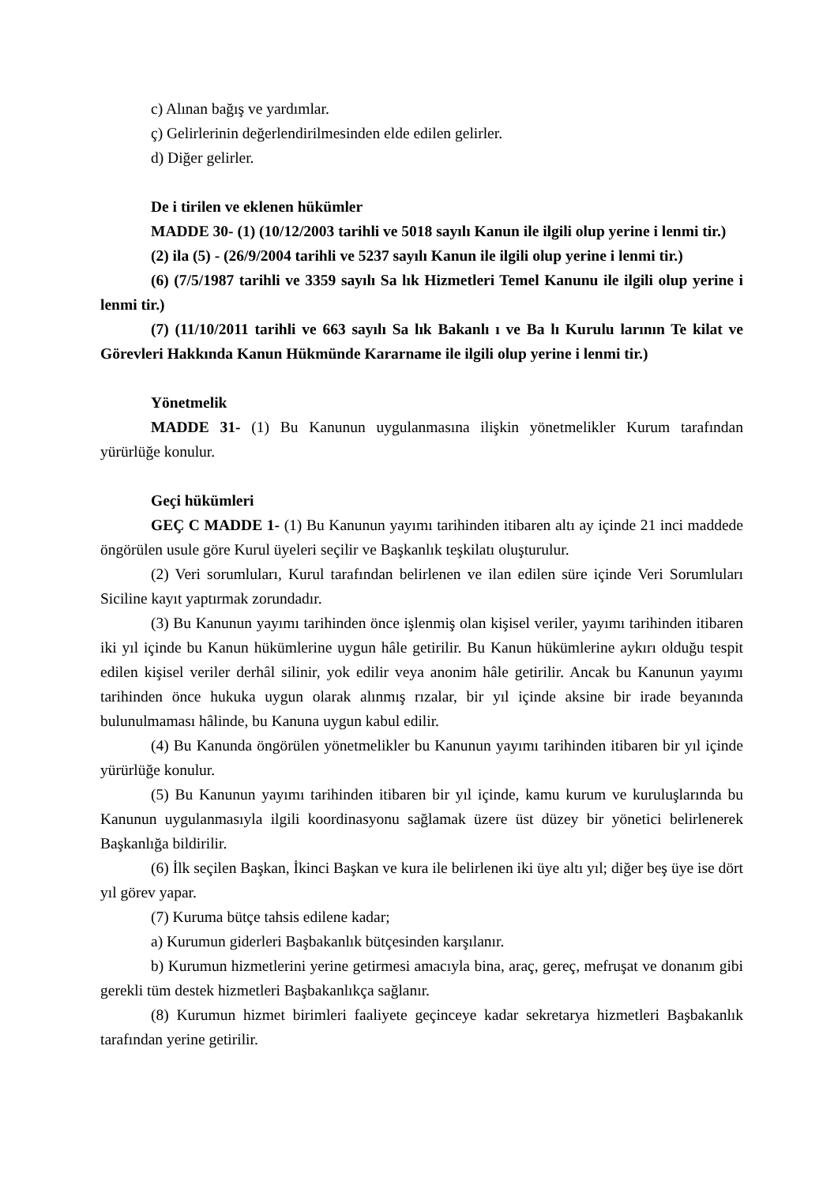c) Alınan bağış ve yardımlar.
ç) Gelirlerinin değerlendirilmesinden elde edilen gelirler.
d) Diğer gelirler.
De i tirilen ve eklenen hükümler
MADDE 30- (1) (10/12/2003 tarihli ve 5018 sayılı Kanun ile ilgili olup yerine i lenmi tir.)
(2) ila (5) - (26/9/2004 tarihli ve 5237 sayılı Kanun ile ilgili olup yerine i lenmi tir.)
(6) (7/5/1987 tarihli ve 3359 sayılı Sa lık Hizmetleri Temel Kanunu ile ilgili olup yerine i lenmi tir.)
(7) (11/10/2011 tarihli ve 663 sayılı Sa lık Bakanlı ı ve Ba lı Kurulu larının Te kilat ve Görevleri Hakkında Kanun Hükmünde Kararname ile ilgili olup yerine i lenmi tir.)
Yönetmelik
MADDE 31- (1) Bu Kanunun uygulanmasına ilişkin yönetmelikler Kurum tarafından yürürlüğe konulur.
Geçi hükümleri
GEÇ C MADDE 1- (1) Bu Kanunun yayımı tarihinden itibaren altı ay içinde 21 inci maddede öngörülen usule göre Kurul üyeleri seçilir ve Başkanlık teşkilatı oluşturulur.
(2) Veri sorumluları, Kurul tarafından belirlenen ve ilan edilen süre içinde Veri Sorumluları Siciline kayıt yaptırmak zorundadır.
(3) Bu Kanunun yayımı tarihinden önce işlenmiş olan kişisel veriler, yayımı tarihinden itibaren iki yıl içinde bu Kanun hükümlerine uygun hâle getirilir. Bu Kanun hükümlerine aykırı olduğu tespit edilen kişisel veriler derhâl silinir, yok edilir veya anonim hâle getirilir. Ancak bu Kanunun yayımı tarihinden önce hukuka uygun olarak alınmış rızalar, bir yıl içinde aksine bir irade beyanında bulunulmaması hâlinde, bu Kanuna uygun kabul edilir.
(4) Bu Kanunda öngörülen yönetmelikler bu Kanunun yayımı tarihinden itibaren bir yıl içinde yürürlüğe konulur.
(5) Bu Kanunun yayımı tarihinden itibaren bir yıl içinde, kamu kurum ve kuruluşlarında bu Kanunun uygulanmasıyla ilgili koordinasyonu sağlamak üzere üst düzey bir yönetici belirlenerek Başkanlığa bildirilir.
(6) İlk seçilen Başkan, İkinci Başkan ve kura ile belirlenen iki üye altı yıl; diğer beş üye ise dört yıl görev yapar.
(7) Kuruma bütçe tahsis edilene kadar;
a) Kurumun giderleri Başbakanlık bütçesinden karşılanır.
b) Kurumun hizmetlerini yerine getirmesi amacıyla bina, araç, gereç, mefruşat ve donanım gibi gerekli tüm destek hizmetleri Başbakanlıkça sağlanır.
(8) Kurumun hizmet birimleri faaliyete geçinceye kadar sekretarya hizmetleri Başbakanlık tarafından yerine getirilir.